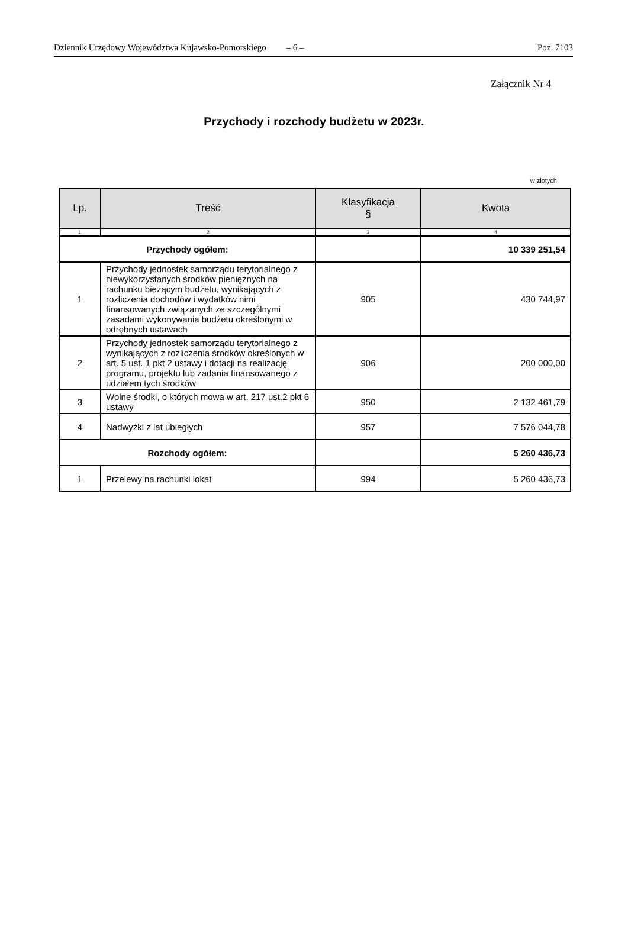Dziennik Urzędowy Województwa Kujawsko-Pomorskiego – 6 – Poz. 7103
Załącznik Nr 4
Przychody i rozchody budżetu w 2023r.
w złotych
| Lp. | Treść | Klasyfikacja § | Kwota |
| --- | --- | --- | --- |
| 1 | 2 | 3 | 4 |
| Przychody ogółem: | | | 10 339 251,54 |
| 1 | Przychody jednostek samorządu terytorialnego z niewykorzystanych środków pieniężnych na rachunku bieżącym budżetu, wynikających z rozliczenia dochodów i wydatków nimi finansowanych związanych ze szczególnymi zasadami wykonywania budżetu określonymi w odrębnych ustawach | 905 | 430 744,97 |
| 2 | Przychody jednostek samorządu terytorialnego z wynikających z rozliczenia środków określonych w art. 5 ust. 1 pkt 2 ustawy i dotacji na realizację programu, projektu lub zadania finansowanego z udziałem tych środków | 906 | 200 000,00 |
| 3 | Wolne środki, o których mowa w art. 217 ust.2 pkt 6 ustawy | 950 | 2 132 461,79 |
| 4 | Nadwyżki z lat ubiegłych | 957 | 7 576 044,78 |
| Rozchody ogółem: | | | 5 260 436,73 |
| 1 | Przelewy na rachunki lokat | 994 | 5 260 436,73 |